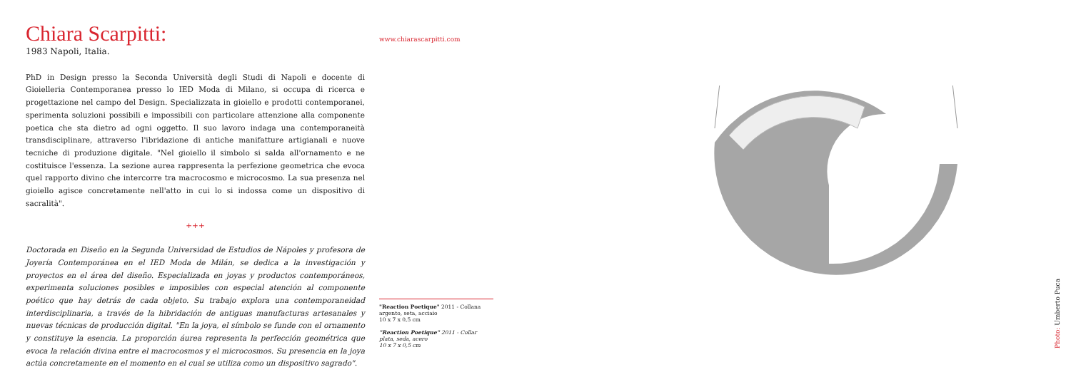Chiara Scarpitti:
1983 Napoli, Italia.
PhD in Design presso la Seconda Università degli Studi di Napoli e docente di Gioielleria Contemporanea presso lo IED Moda di Milano, si occupa di ricerca e progettazione nel campo del Design. Specializzata in gioiello e prodotti contemporanei, sperimenta soluzioni possibili e impossibili con particolare attenzione alla componente poetica che sta dietro ad ogni oggetto. Il suo lavoro indaga una contemporaneità transdisciplinare, attraverso l'ibridazione di antiche manifatture artigianali e nuove tecniche di produzione digitale. "Nel gioiello il simbolo si salda all'ornamento e ne costituisce l'essenza. La sezione aurea rappresenta la perfezione geometrica che evoca quel rapporto divino che intercorre tra macrocosmo e microcosmo. La sua presenza nel gioiello agisce concretamente nell'atto in cui lo si indossa come un dispositivo di sacralità".
+++
Doctorada en Diseño en la Segunda Universidad de Estudios de Nápoles y profesora de Joyería Contemporánea en el IED Moda de Milán, se dedica a la investigación y proyectos en el área del diseño. Especializada en joyas y productos contemporáneos, experimenta soluciones posibles e imposibles con especial atención al componente poético que hay detrás de cada objeto. Su trabajo explora una contemporaneidad interdisciplinaria, a través de la hibridación de antiguas manufacturas artesanales y nuevas técnicas de producción digital. "En la joya, el símbolo se funde con el ornamento y constituye la esencia. La proporción áurea representa la perfección geométrica que evoca la relación divina entre el macrocosmos y el microcosmos. Su presencia en la joya actúa concretamente en el momento en el cual se utiliza como un dispositivo sagrado".
www.chiarascarpitti.com
"Reaction Poetique" 2011 - Collana
argento, seta, acciaio
10 x 7 x 0,5 cm
"Reaction Poetique" 2011 - Collar
plata, seda, acero
10 x 7 x 0,5 cm
Photo: Umberto Puca